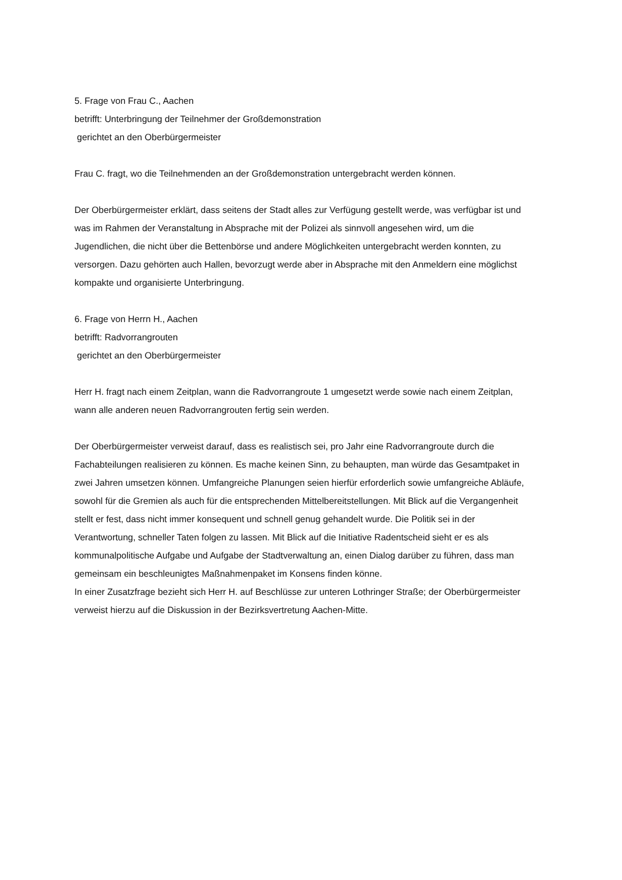5. Frage von Frau C., Aachen
betrifft: Unterbringung der Teilnehmer der Großdemonstration
gerichtet an den Oberbürgermeister
Frau C. fragt, wo die Teilnehmenden an der Großdemonstration untergebracht werden können.
Der Oberbürgermeister erklärt, dass seitens der Stadt alles zur Verfügung gestellt werde, was verfügbar ist und was im Rahmen der Veranstaltung in Absprache mit der Polizei als sinnvoll angesehen wird, um die Jugendlichen, die nicht über die Bettenbörse und andere Möglichkeiten untergebracht werden konnten, zu versorgen. Dazu gehörten auch Hallen, bevorzugt werde aber in Absprache mit den Anmeldern eine möglichst kompakte und organisierte Unterbringung.
6. Frage von Herrn H., Aachen
betrifft: Radvorrangrouten
gerichtet an den Oberbürgermeister
Herr H. fragt nach einem Zeitplan, wann die Radvorrangroute 1 umgesetzt werde sowie nach einem Zeitplan, wann alle anderen neuen Radvorrangrouten fertig sein werden.
Der Oberbürgermeister verweist darauf, dass es realistisch sei, pro Jahr eine Radvorrangroute durch die Fachabteilungen realisieren zu können. Es mache keinen Sinn, zu behaupten, man würde das Gesamtpaket in zwei Jahren umsetzen können. Umfangreiche Planungen seien hierfür erforderlich sowie umfangreiche Abläufe, sowohl für die Gremien als auch für die entsprechenden Mittelbereitstellungen. Mit Blick auf die Vergangenheit stellt er fest, dass nicht immer konsequent und schnell genug gehandelt wurde. Die Politik sei in der Verantwortung, schneller Taten folgen zu lassen. Mit Blick auf die Initiative Radentscheid sieht er es als kommunalpolitische Aufgabe und Aufgabe der Stadtverwaltung an, einen Dialog darüber zu führen, dass man gemeinsam ein beschleunigtes Maßnahmenpaket im Konsens finden könne.
In einer Zusatzfrage bezieht sich Herr H. auf Beschlüsse zur unteren Lothringer Straße; der Oberbürgermeister verweist hierzu auf die Diskussion in der Bezirksvertretung Aachen-Mitte.